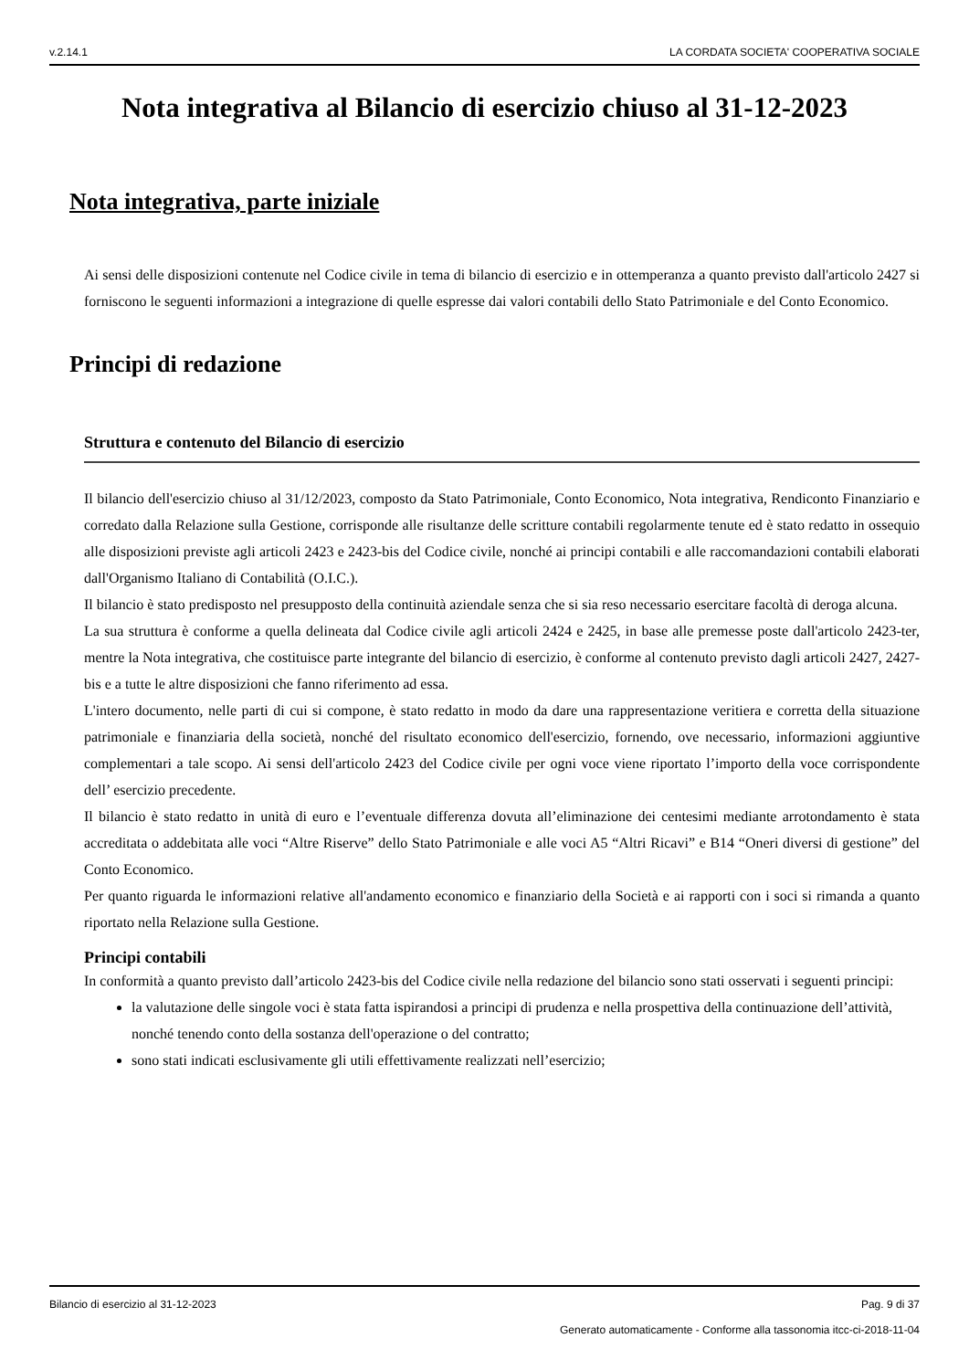v.2.14.1 LA CORDATA SOCIETA' COOPERATIVA SOCIALE
Nota integrativa al Bilancio di esercizio chiuso al 31-12-2023
Nota integrativa, parte iniziale
Ai sensi delle disposizioni contenute nel Codice civile in tema di bilancio di esercizio e in ottemperanza a quanto previsto dall'articolo 2427 si forniscono le seguenti informazioni a integrazione di quelle espresse dai valori contabili dello Stato Patrimoniale e del Conto Economico.
Principi di redazione
Struttura e contenuto del Bilancio di esercizio
Il bilancio dell'esercizio chiuso al 31/12/2023, composto da Stato Patrimoniale, Conto Economico, Nota integrativa, Rendiconto Finanziario e corredato dalla Relazione sulla Gestione, corrisponde alle risultanze delle scritture contabili regolarmente tenute ed è stato redatto in ossequio alle disposizioni previste agli articoli 2423 e 2423-bis del Codice civile, nonché ai principi contabili e alle raccomandazioni contabili elaborati dall'Organismo Italiano di Contabilità (O.I.C.).
Il bilancio è stato predisposto nel presupposto della continuità aziendale senza che si sia reso necessario esercitare facoltà di deroga alcuna.
La sua struttura è conforme a quella delineata dal Codice civile agli articoli 2424 e 2425, in base alle premesse poste dall'articolo 2423-ter, mentre la Nota integrativa, che costituisce parte integrante del bilancio di esercizio, è conforme al contenuto previsto dagli articoli 2427, 2427-bis e a tutte le altre disposizioni che fanno riferimento ad essa.
L'intero documento, nelle parti di cui si compone, è stato redatto in modo da dare una rappresentazione veritiera e corretta della situazione patrimoniale e finanziaria della società, nonché del risultato economico dell'esercizio, fornendo, ove necessario, informazioni aggiuntive complementari a tale scopo. Ai sensi dell'articolo 2423 del Codice civile per ogni voce viene riportato l’importo della voce corrispondente dell’ esercizio precedente.
Il bilancio è stato redatto in unità di euro e l’eventuale differenza dovuta all’eliminazione dei centesimi mediante arrotondamento è stata accreditata o addebitata alle voci “Altre Riserve” dello Stato Patrimoniale e alle voci A5 “Altri Ricavi” e B14 “Oneri diversi di gestione” del Conto Economico.
Per quanto riguarda le informazioni relative all'andamento economico e finanziario della Società e ai rapporti con i soci si rimanda a quanto riportato nella Relazione sulla Gestione.
Principi contabili
In conformità a quanto previsto dall’articolo 2423-bis del Codice civile nella redazione del bilancio sono stati osservati i seguenti principi:
la valutazione delle singole voci è stata fatta ispirandosi a principi di prudenza e nella prospettiva della continuazione dell’attività, nonché tenendo conto della sostanza dell'operazione o del contratto;
sono stati indicati esclusivamente gli utili effettivamente realizzati nell’esercizio;
Bilancio di esercizio al 31-12-2023 Pag. 9 di 37
Generato automaticamente - Conforme alla tassonomia itcc-ci-2018-11-04